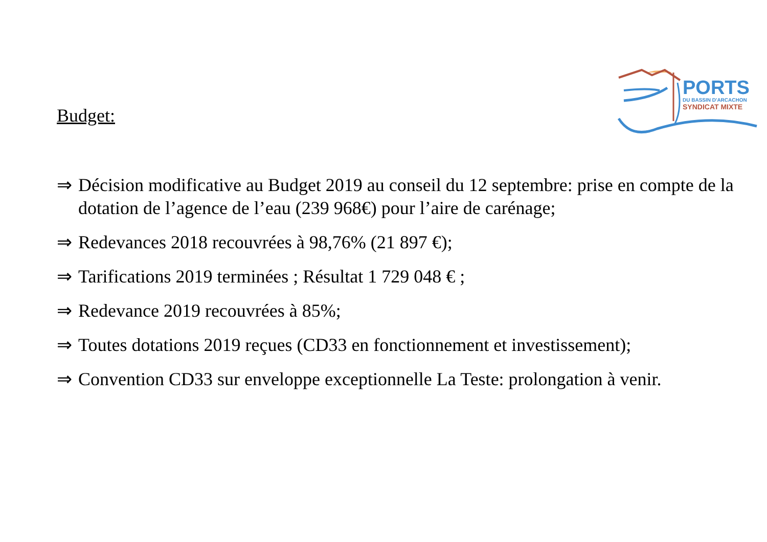PORTS
DU BASSIN D'ARCACHON
SYNDICAT MIXTE
Budget:
⇒ Décision modificative au Budget 2019 au conseil du 12 septembre: prise en compte de la dotation de l’agence de l’eau (239 968€) pour l’aire de carénage;
⇒ Redevances 2018 recouvrées à 98,76% (21 897 €);
⇒ Tarifications 2019 terminées ; Résultat 1 729 048 € ;
⇒ Redevance 2019 recouvrées à 85%;
⇒ Toutes dotations 2019 reçues (CD33 en fonctionnement et investissement);
⇒ Convention CD33 sur enveloppe exceptionnelle La Teste: prolongation à venir.